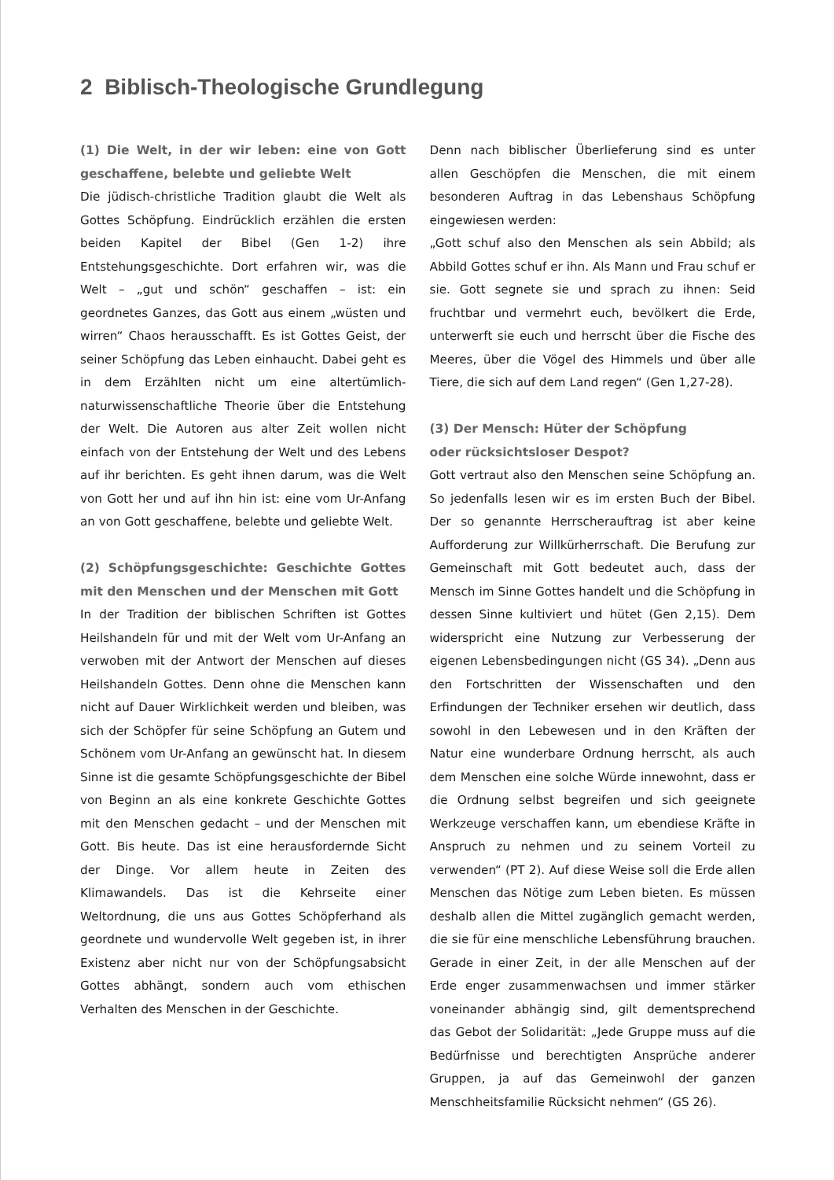2 Biblisch-Theologische Grundlegung
(1) Die Welt, in der wir leben: eine von Gott geschaffene, belebte und geliebte Welt
Die jüdisch-christliche Tradition glaubt die Welt als Gottes Schöpfung. Eindrücklich erzählen die ersten beiden Kapitel der Bibel (Gen 1-2) ihre Entstehungsgeschichte. Dort erfahren wir, was die Welt – „gut und schön“ geschaffen – ist: ein geordnetes Ganzes, das Gott aus einem „wüsten und wirren“ Chaos herausschafft. Es ist Gottes Geist, der seiner Schöpfung das Leben einhaucht. Dabei geht es in dem Erzählten nicht um eine altertümlich-naturwissenschaftliche Theorie über die Entstehung der Welt. Die Autoren aus alter Zeit wollen nicht einfach von der Entstehung der Welt und des Lebens auf ihr berichten. Es geht ihnen darum, was die Welt von Gott her und auf ihn hin ist: eine vom Ur-Anfang an von Gott geschaffene, belebte und geliebte Welt.
(2) Schöpfungsgeschichte: Geschichte Gottes mit den Menschen und der Menschen mit Gott
In der Tradition der biblischen Schriften ist Gottes Heilshandeln für und mit der Welt vom Ur-Anfang an verwoben mit der Antwort der Menschen auf dieses Heilshandeln Gottes. Denn ohne die Menschen kann nicht auf Dauer Wirklichkeit werden und bleiben, was sich der Schöpfer für seine Schöpfung an Gutem und Schönem vom Ur-Anfang an gewünscht hat. In diesem Sinne ist die gesamte Schöpfungsgeschichte der Bibel von Beginn an als eine konkrete Geschichte Gottes mit den Menschen gedacht – und der Menschen mit Gott. Bis heute. Das ist eine herausfordernde Sicht der Dinge. Vor allem heute in Zeiten des Klimawandels. Das ist die Kehrseite einer Weltordnung, die uns aus Gottes Schöpferhand als geordnete und wundervolle Welt gegeben ist, in ihrer Existenz aber nicht nur von der Schöpfungsabsicht Gottes abhängt, sondern auch vom ethischen Verhalten des Menschen in der Geschichte.
Denn nach biblischer Überlieferung sind es unter allen Geschöpfen die Menschen, die mit einem besonderen Auftrag in das Lebenshaus Schöpfung eingewiesen werden:
„Gott schuf also den Menschen als sein Abbild; als Abbild Gottes schuf er ihn. Als Mann und Frau schuf er sie. Gott segnete sie und sprach zu ihnen: Seid fruchtbar und vermehrt euch, bevölkert die Erde, unterwerft sie euch und herrscht über die Fische des Meeres, über die Vögel des Himmels und über alle Tiere, die sich auf dem Land regen“ (Gen 1,27-28).
(3) Der Mensch: Hüter der Schöpfung
oder rücksichtsloser Despot?
Gott vertraut also den Menschen seine Schöpfung an. So jedenfalls lesen wir es im ersten Buch der Bibel. Der so genannte Herrscherauftrag ist aber keine Aufforderung zur Willkürherrschaft. Die Berufung zur Gemeinschaft mit Gott bedeutet auch, dass der Mensch im Sinne Gottes handelt und die Schöpfung in dessen Sinne kultiviert und hütet (Gen 2,15). Dem widerspricht eine Nutzung zur Verbesserung der eigenen Lebensbedingungen nicht (GS 34). „Denn aus den Fortschritten der Wissenschaften und den Erfindungen der Techniker ersehen wir deutlich, dass sowohl in den Lebewesen und in den Kräften der Natur eine wunderbare Ordnung herrscht, als auch dem Menschen eine solche Würde innewohnt, dass er die Ordnung selbst begreifen und sich geeignete Werkzeuge verschaffen kann, um ebendiese Kräfte in Anspruch zu nehmen und zu seinem Vorteil zu verwenden“ (PT 2). Auf diese Weise soll die Erde allen Menschen das Nötige zum Leben bieten. Es müssen deshalb allen die Mittel zugänglich gemacht werden, die sie für eine menschliche Lebensführung brauchen. Gerade in einer Zeit, in der alle Menschen auf der Erde enger zusammenwachsen und immer stärker voneinander abhängig sind, gilt dementsprechend das Gebot der Solidarität: „Jede Gruppe muss auf die Bedürfnisse und berechtigten Ansprüche anderer Gruppen, ja auf das Gemeinwohl der ganzen Menschheitsfamilie Rücksicht nehmen“ (GS 26).